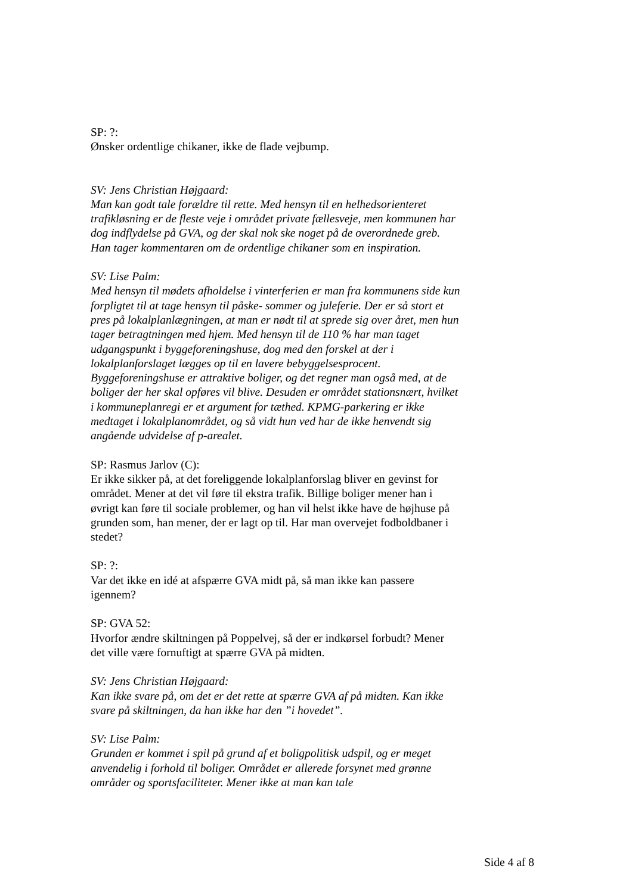SP: ?:
Ønsker ordentlige chikaner, ikke de flade vejbump.
SV: Jens Christian Højgaard:
Man kan godt tale forældre til rette. Med hensyn til en helhedsorienteret trafikløsning er de fleste veje i området private fællesveje, men kommunen har dog indflydelse på GVA, og der skal nok ske noget på de overordnede greb. Han tager kommentaren om de ordentlige chikaner som en inspiration.
SV: Lise Palm:
Med hensyn til mødets afholdelse i vinterferien er man fra kommunens side kun forpligtet til at tage hensyn til påske- sommer og juleferie. Der er så stort et pres på lokalplanlægningen, at man er nødt til at sprede sig over året, men hun tager betragtningen med hjem. Med hensyn til de 110 % har man taget udgangspunkt i byggeforeningshuse, dog med den forskel at der i lokalplanforslaget lægges op til en lavere bebyggelsesprocent. Byggeforeningshuse er attraktive boliger, og det regner man også med, at de boliger der her skal opføres vil blive. Desuden er området stationsnært, hvilket i kommuneplanregi er et argument for tæthed. KPMG-parkering er ikke medtaget i lokalplanområdet, og så vidt hun ved har de ikke henvendt sig angående udvidelse af p-arealet.
SP: Rasmus Jarlov (C):
Er ikke sikker på, at det foreliggende lokalplanforslag bliver en gevinst for området. Mener at det vil føre til ekstra trafik. Billige boliger mener han i øvrigt kan føre til sociale problemer, og han vil helst ikke have de højhuse på grunden som, han mener, der er lagt op til. Har man overvejet fodboldbaner i stedet?
SP: ?:
Var det ikke en idé at afspærre GVA midt på, så man ikke kan passere igennem?
SP: GVA 52:
Hvorfor ændre skiltningen på Poppelvej, så der er indkørsel forbudt? Mener det ville være fornuftigt at spærre GVA på midten.
SV: Jens Christian Højgaard:
Kan ikke svare på, om det er det rette at spærre GVA af på midten. Kan ikke svare på skiltningen, da han ikke har den ”i hovedet”.
SV: Lise Palm:
Grunden er kommet i spil på grund af et boligpolitisk udspil, og er meget anvendelig i forhold til boliger. Området er allerede forsynet med grønne områder og sportsfaciliteter. Mener ikke at man kan tale
Side 4 af 8